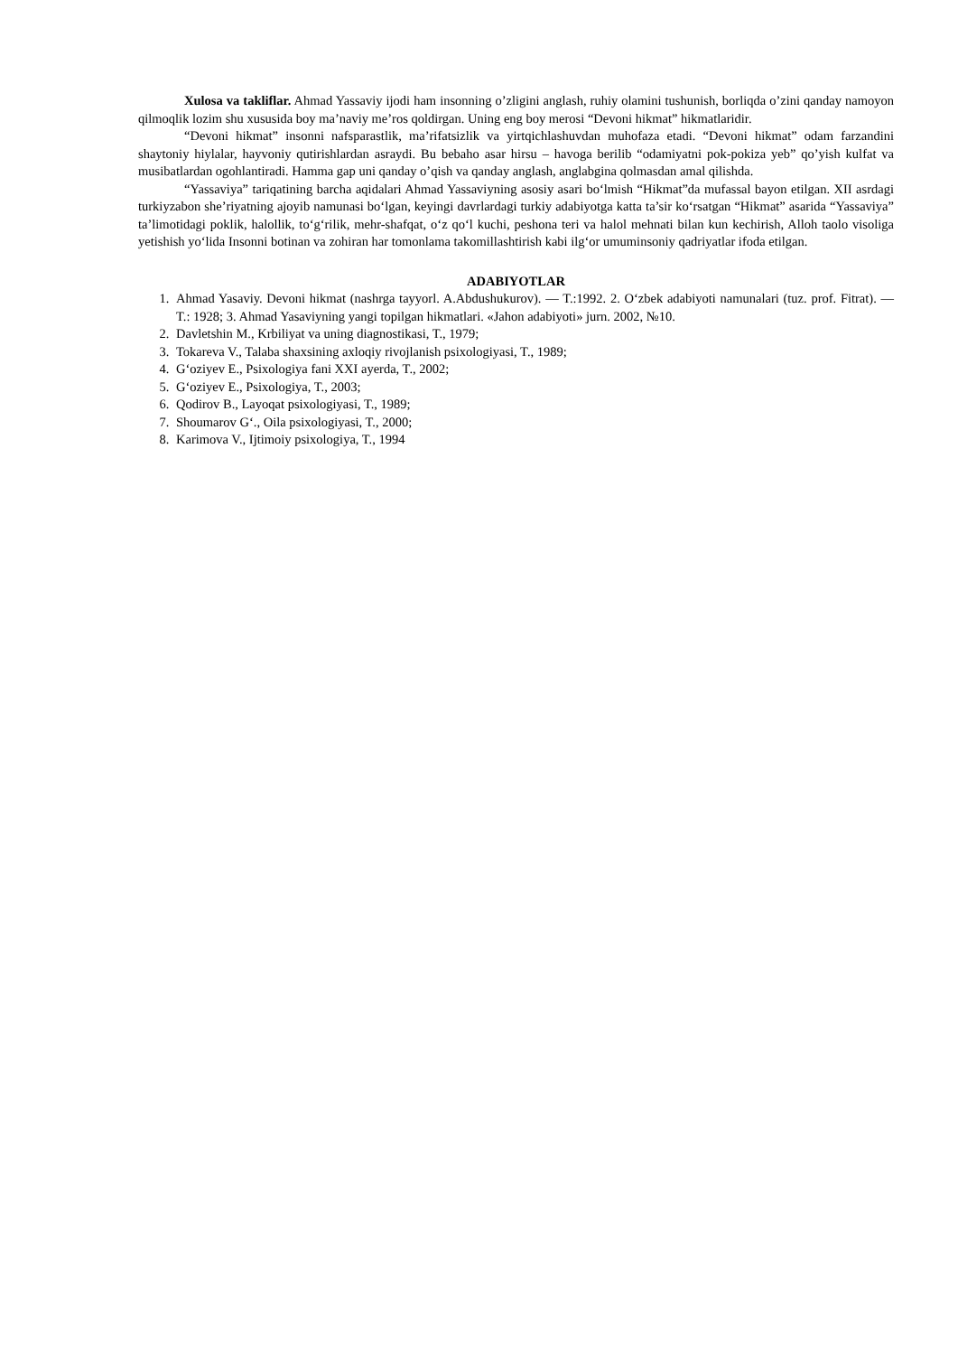Xulosa va takliflar. Ahmad Yassaviy ijodi ham insonning o’zligini anglash, ruhiy olamini tushunish, borliqda o’zini qanday namoyon qilmoqlik lozim shu xususida boy ma’naviy me’ros qoldirgan. Uning eng boy merosi “Devoni hikmat” hikmatlaridir.
“Devoni hikmat” insonni nafsparastlik, ma’rifatsizlik va yirtqichlashuvdan muhofaza etadi. “Devoni hikmat” odam farzandini shaytoniy hiylalar, hayvoniy qutirishlardan asraydi. Bu bebaho asar hirsu – havoga berilib “odamiyatni pok-pokiza yeb” qo’yish kulfat va musibatlardan ogohlantiradi. Hamma gap uni qanday o’qish va qanday anglash, anglabgina qolmasdan amal qilishda.
“Yassaviya” tariqatining barcha aqidalari Ahmad Yassaviyning asosiy asari bo‘lmish “Hikmat”da mufassal bayon etilgan. XII asrdagi turkiyzabon she’riyatning ajoyib namunasi bo‘lgan, keyingi davrlardagi turkiy adabiyotga katta ta’sir ko‘rsatgan “Hikmat” asarida “Yassaviya” ta’limotidagi poklik, halollik, to‘g‘rilik, mehr-shafqat, o‘z qo‘l kuchi, peshona teri va halol mehnati bilan kun kechirish, Alloh taolo visoliga yetishish yo‘lida Insonni botinan va zohiran har tomonlama takomillashtirish kabi ilg‘or umuminsoniy qadriyatlar ifoda etilgan.
ADABIYOTLAR
1. Ahmad Yasaviy. Devoni hikmat (nashrga tayyorl. A.Abdushukurov). — T.:1992. 2. O‘zbek adabiyoti namunalari (tuz. prof. Fitrat). — T.: 1928; 3. Ahmad Yasaviyning yangi topilgan hikmatlari. «Jahon adabiyoti» jurn. 2002, №10.
2. Davletshin M., Krbiliyat va uning diagnostikasi, T., 1979;
3. Tokareva V., Talaba shaxsining axloqiy rivojlanish psixologiyasi, T., 1989;
4. G‘oziyev E., Psixologiya fani XXI ayerda, T., 2002;
5. G‘oziyev E., Psixologiya, T., 2003;
6. Qodirov B., Layoqat psixologiyasi, T., 1989;
7. Shoumarov G‘., Oila psixologiyasi, T., 2000;
8. Karimova V., Ijtimoiy psixologiya, T., 1994